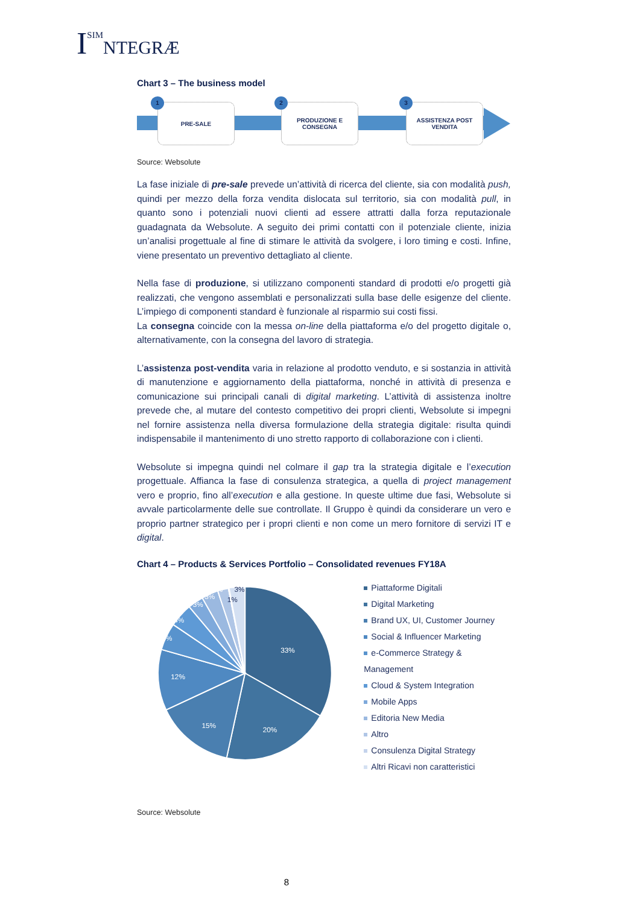ISIM NTEGRÆ
Chart 3 – The business model
1
PRE-SALE
2
PRODUZIONE E
CONSEGNA
3
ASSISTENZA POST
VENDITA
Source: Websolute
La fase iniziale di pre-sale prevede un’attività di ricerca del cliente, sia con modalità push, quindi per mezzo della forza vendita dislocata sul territorio, sia con modalità pull, in quanto sono i potenziali nuovi clienti ad essere attratti dalla forza reputazionale guadagnata da Websolute. A seguito dei primi contatti con il potenziale cliente, inizia un’analisi progettuale al fine di stimare le attività da svolgere, i loro timing e costi. Infine, viene presentato un preventivo dettagliato al cliente.
Nella fase di produzione, si utilizzano componenti standard di prodotti e/o progetti già realizzati, che vengono assemblati e personalizzati sulla base delle esigenze del cliente. L’impiego di componenti standard è funzionale al risparmio sui costi fissi.
La consegna coincide con la messa on-line della piattaforma e/o del progetto digitale o, alternativamente, con la consegna del lavoro di strategia.
L’assistenza post-vendita varia in relazione al prodotto venduto, e si sostanzia in attività di manutenzione e aggiornamento della piattaforma, nonché in attività di presenza e comunicazione sui principali canali di digital marketing. L’attività di assistenza inoltre prevede che, al mutare del contesto competitivo dei propri clienti, Websolute si impegni nel fornire assistenza nella diversa formulazione della strategia digitale: risulta quindi indispensabile il mantenimento di uno stretto rapporto di collaborazione con i clienti.
Websolute si impegna quindi nel colmare il gap tra la strategia digitale e l’execution progettuale. Affianca la fase di consulenza strategica, a quella di project management vero e proprio, fino all’execution e alla gestione. In queste ultime due fasi, Websolute si avvale particolarmente delle sue controllate. Il Gruppo è quindi da considerare un vero e proprio partner strategico per i propri clienti e non come un mero fornitore di servizi IT e digital.
Chart 4 – Products & Services Portfolio – Consolidated revenues FY18A
33%
20%
15%
12%
5%
4%
3%
3%
2%
1%
3%
Piattaforme Digitali
Digital Marketing
Brand UX, UI, Customer Journey
Social & Influencer Marketing
e-Commerce Strategy & Management
Cloud & System Integration
Mobile Apps
Editoria New Media
Altro
Consulenza Digital Strategy
Altri Ricavi non caratteristici
Source: Websolute
8